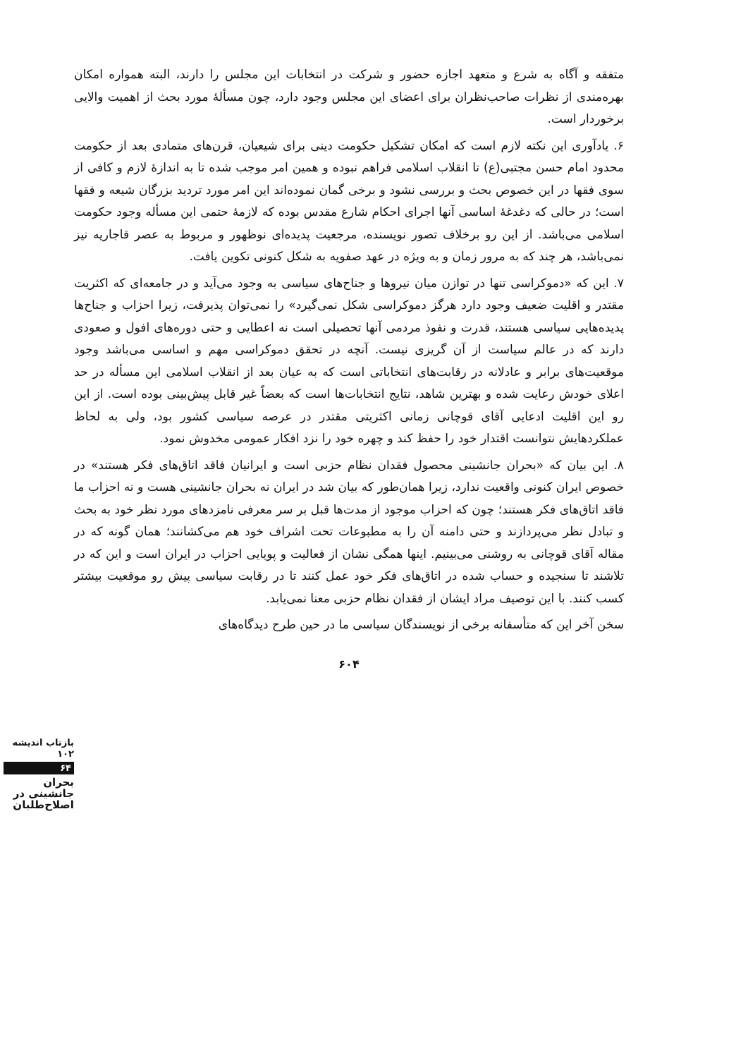متفقه و آگاه به شرع و متعهد اجازه حضور و شرکت در انتخابات این مجلس را دارند، البته همواره امکان بهره‌مندی از نظرات صاحب‌نظران برای اعضای این مجلس وجود دارد، چون مسألهٔ مورد بحث از اهمیت والایی برخوردار است.
۶. یادآوری این نکته لازم است که امکان تشکیل حکومت دینی برای شیعیان، قرن‌های متمادی بعد از حکومت محدود امام حسن مجتبی(ع) تا انقلاب اسلامی فراهم نبوده و همین امر موجب شده تا به اندازهٔ لازم و کافی از سوی فقها در این خصوص بحث و بررسی نشود و برخی گمان نموده‌اند این امر مورد تردید بزرگان شیعه و فقها است؛ در حالی که دغدغهٔ اساسی آنها اجرای احکام شارع مقدس بوده که لازمهٔ حتمی این مسأله وجود حکومت اسلامی می‌باشد. از این رو برخلاف تصور نویسنده، مرجعیت پدیده‌ای نوظهور و مربوط به عصر قاجاریه نیز نمی‌باشد، هر چند که به مرور زمان و به ویژه در عهد صفویه به شکل کنونی تکوین یافت.
۷. این که «دموکراسی تنها در توازن میان نیروها و جناح‌های سیاسی به وجود می‌آید و در جامعه‌ای که اکثریت مقتدر و اقلیت ضعیف وجود دارد هرگز دموکراسی شکل نمی‌گیرد» را نمی‌توان پذیرفت، زیرا احزاب و جناح‌ها پدیده‌هایی سیاسی هستند، قدرت و نفوذ مردمی آنها تحصیلی است نه اعطایی و حتی دوره‌های افول و صعودی دارند که در عالم سیاست از آن گریزی نیست. آنچه در تحقق دموکراسی مهم و اساسی می‌باشد وجود موقعیت‌های برابر و عادلانه در رقابت‌های انتخاباتی است که به عیان بعد از انقلاب اسلامی این مسأله در حد اعلای خودش رعایت شده و بهترین شاهد، نتایج انتخابات‌ها است که بعضاً غیر قابل پیش‌بینی بوده است. از این رو این اقلیت ادعایی آقای قوچانی زمانی اکثریتی مقتدر در عرصه سیاسی کشور بود، ولی به لحاظ عملکردهایش نتوانست اقتدار خود را حفظ کند و چهره خود را نزد افکار عمومی مخدوش نمود.
۸. این بیان که «بحران جانشینی محصول فقدان نظام حزبی است و ایرانیان فاقد اتاق‌های فکر هستند» در خصوص ایران کنونی واقعیت ندارد، زیرا همان‌طور که بیان شد در ایران نه بحران جانشینی هست و نه احزاب ما فاقد اتاق‌های فکر هستند؛ چون که احزاب موجود از مدت‌ها قبل بر سر معرفی نامزدهای مورد نظر خود به بحث و تبادل نظر می‌پردازند و حتی دامنه آن را به مطبوعات تحت اشراف خود هم می‌کشانند؛ همان گونه که در مقاله آقای قوچانی به روشنی می‌بینیم. اینها همگی نشان از فعالیت و پویایی احزاب در ایران است و این که در تلاشند تا سنجیده و حساب شده در اتاق‌های فکر خود عمل کنند تا در رقابت سیاسی پیش رو موقعیت بیشتر کسب کنند. با این توصیف مراد ایشان از فقدان نظام حزبی معنا نمی‌یابد.
سخن آخر این که متأسفانه برخی از نویسندگان سیاسی ما در حین طرح دیدگاه‌های
۶۰۴
بازتاب اندیشه ۱۰۲
۶۴
بحران جانشینی در اصلاح‌طلبان